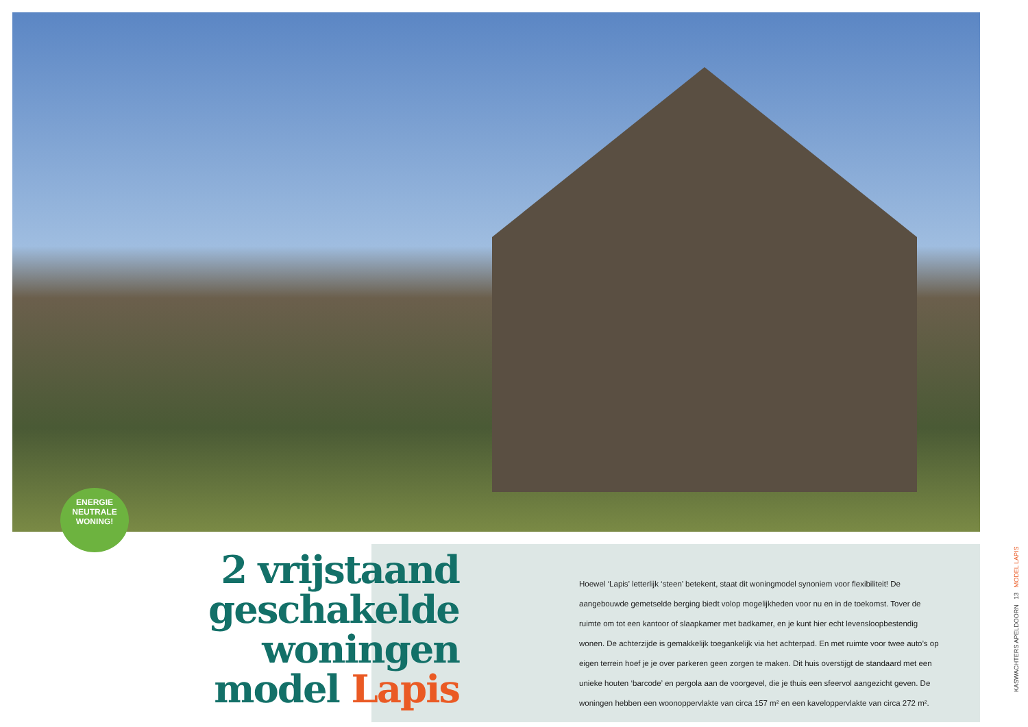ENERGIE
NEUTRALE
WONING!
2 vrijstaand geschakelde woningen model Lapis
Hoewel ‘Lapis’ letterlijk ‘steen’ betekent, staat dit woningmodel synoniem voor flexibiliteit! De aangebouwde gemetselde berging biedt volop mogelijkheden voor nu en in de toekomst. Tover de ruimte om tot een kantoor of slaapkamer met badkamer, en je kunt hier echt levensloopbestendig wonen. De achterzijde is gemakkelijk toegankelijk via het achterpad. En met ruimte voor twee auto’s op eigen terrein hoef je je over parkeren geen zorgen te maken. Dit huis overstijgt de standaard met een unieke houten ‘barcode’ en pergola aan de voorgevel, die je thuis een sfeervol aangezicht geven. De woningen hebben een woonoppervlakte van circa 157 m² en een kaveloppervlakte van circa 272 m².
KASWACHTERS APELDOORN 13 MODEL LAPIS